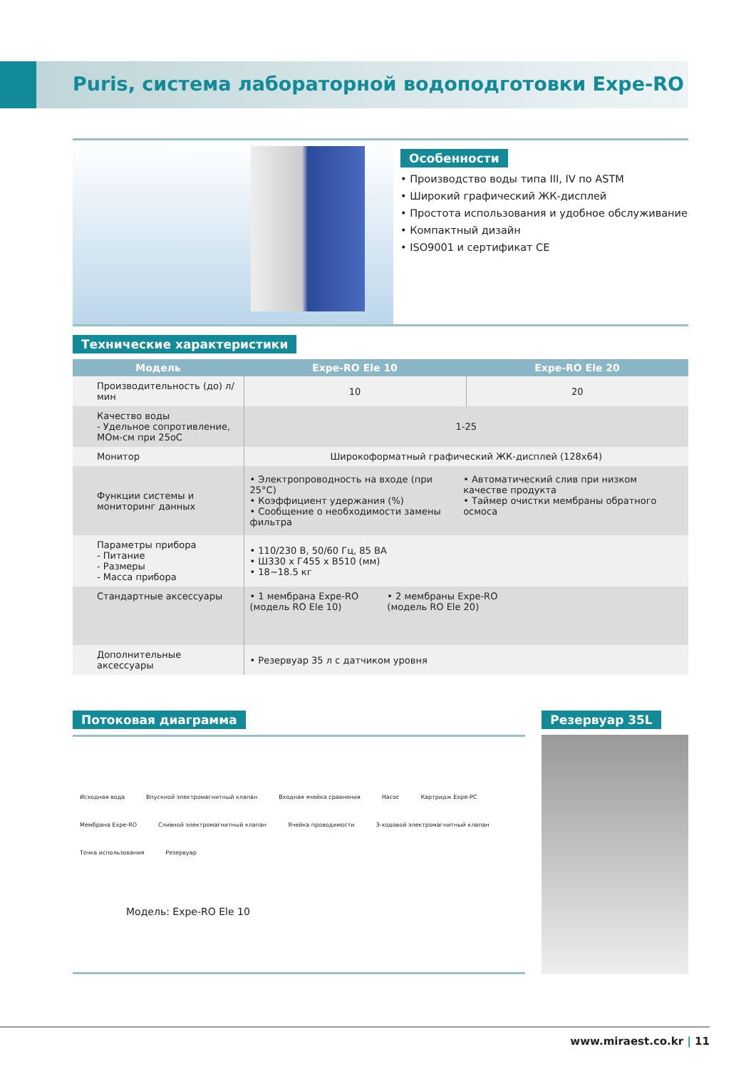Puris, система лабораторной водоподготовки Expe-RO
Особенности
• Производство воды типа III, IV по ASTM
• Широкий графический ЖК-дисплей
• Простота использования и удобное обслуживание
• Компактный дизайн
• ISO9001 и сертификат CE
Технические характеристики
| Модель | Expe-RO Ele 10 | Expe-RO Ele 20 |
| --- | --- | --- |
| Производительность (до) л/мин | 10 | 20 |
| Качество воды - Удельное сопротивление, МОм-см при 25оС | 1-25 | |
| Монитор | Широкоформатный графический ЖК-дисплей (128x64) | |
| Функции системы и мониторинг данных | • Электропроводность на входе (при 25°C) • Коэффициент удержания (%) • Сообщение о необходимости замены фильтра • Автоматический слив при низком качестве продукта • Таймер очистки мембраны обратного осмоса | |
| Параметры прибора - Питание - Размеры - Масса прибора | • 110/230 В, 50/60 Гц, 85 ВА • Ш330 x Г455 x В510 (мм) • 18~18.5 кг | |
| Стандартные аксессуары | • 1 мембрана Expe-RO (модель RO Ele 10) • 2 мембраны Expe-RO (модель RO Ele 20) | |
| Дополнительные аксессуары | • Резервуар 35 л с датчиком уровня | |
Потоковая диаграмма
Исходная вода Впускной электромагнитный клапан Входная ячейка сравнения Насос Картридж Expe-PC Мембрана Expe-RO Сливной электромагнитный клапан Ячейка проводимости 3-ходовой электромагнитный клапан Точка использования Резервуар
Модель: Expe-RO Ele 10
Резервуар 35L
www.miraest.co.kr | 11